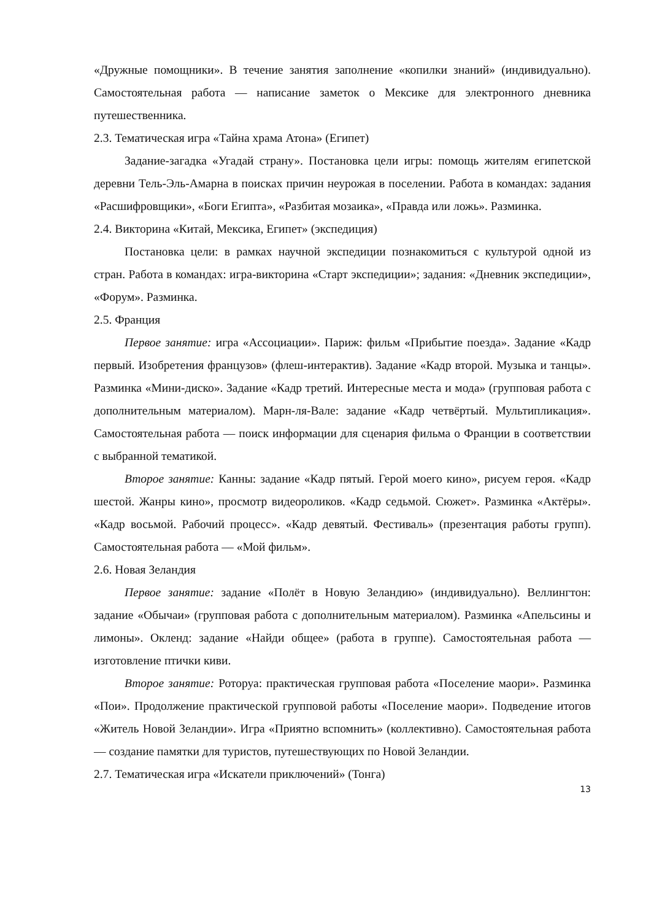«Дружные помощники». В течение занятия заполнение «копилки знаний» (индивидуально). Самостоятельная работа — написание заметок о Мексике для электронного дневника путешественника.
2.3. Тематическая игра «Тайна храма Атона» (Египет)
Задание-загадка «Угадай страну». Постановка цели игры: помощь жителям египетской деревни Тель-Эль-Амарна в поисках причин неурожая в поселении. Работа в командах: задания «Расшифровщики», «Боги Египта», «Разбитая мозаика», «Правда или ложь». Разминка.
2.4. Викторина «Китай, Мексика, Египет» (экспедиция)
Постановка цели: в рамках научной экспедиции познакомиться с культурой одной из стран. Работа в командах: игра-викторина «Старт экспедиции»; задания: «Дневник экспедиции», «Форум». Разминка.
2.5. Франция
Первое занятие: игра «Ассоциации». Париж: фильм «Прибытие поезда». Задание «Кадр первый. Изобретения французов» (флеш-интерактив). Задание «Кадр второй. Музыка и танцы». Разминка «Мини-диско». Задание «Кадр третий. Интересные места и мода» (групповая работа с дополнительным материалом). Марн-ля-Вале: задание «Кадр четвёртый. Мультипликация». Самостоятельная работа — поиск информации для сценария фильма о Франции в соответствии с выбранной тематикой.
Второе занятие: Канны: задание «Кадр пятый. Герой моего кино», рисуем героя. «Кадр шестой. Жанры кино», просмотр видеороликов. «Кадр седьмой. Сюжет». Разминка «Актёры». «Кадр восьмой. Рабочий процесс». «Кадр девятый. Фестиваль» (презентация работы групп). Самостоятельная работа — «Мой фильм».
2.6. Новая Зеландия
Первое занятие: задание «Полёт в Новую Зеландию» (индивидуально). Веллингтон: задание «Обычаи» (групповая работа с дополнительным материалом). Разминка «Апельсины и лимоны». Окленд: задание «Найди общее» (работа в группе). Самостоятельная работа — изготовление птички киви.
Второе занятие: Роторуа: практическая групповая работа «Поселение маори». Разминка «Пои». Продолжение практической групповой работы «Поселение маори». Подведение итогов «Житель Новой Зеландии». Игра «Приятно вспомнить» (коллективно). Самостоятельная работа — создание памятки для туристов, путешествующих по Новой Зеландии.
2.7. Тематическая игра «Искатели приключений» (Тонга)
13